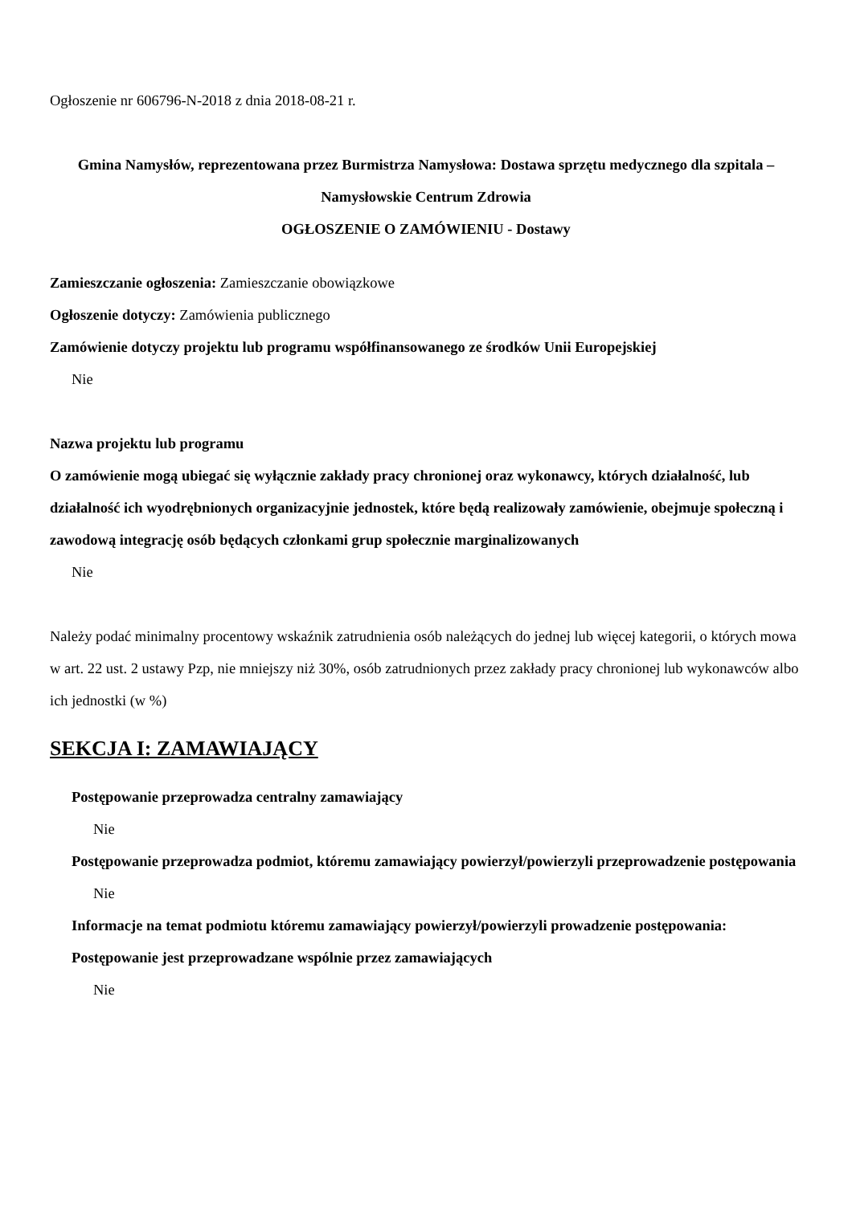Ogłoszenie nr 606796-N-2018 z dnia 2018-08-21 r.
Gmina Namysłów, reprezentowana przez Burmistrza Namysłowa: Dostawa sprzętu medycznego dla szpitala – Namysłowskie Centrum Zdrowia
OGŁOSZENIE O ZAMÓWIENIU - Dostawy
Zamieszczanie ogłoszenia: Zamieszczanie obowiązkowe
Ogłoszenie dotyczy: Zamówienia publicznego
Zamówienie dotyczy projektu lub programu współfinansowanego ze środków Unii Europejskiej
Nie
Nazwa projektu lub programu
O zamówienie mogą ubiegać się wyłącznie zakłady pracy chronionej oraz wykonawcy, których działalność, lub działalność ich wyodrębnionych organizacyjnie jednostek, które będą realizowały zamówienie, obejmuje społeczną i zawodową integrację osób będących członkami grup społecznie marginalizowanych
Nie
Należy podać minimalny procentowy wskaźnik zatrudnienia osób należących do jednej lub więcej kategorii, o których mowa w art. 22 ust. 2 ustawy Pzp, nie mniejszy niż 30%, osób zatrudnionych przez zakłady pracy chronionej lub wykonawców albo ich jednostki (w %)
SEKCJA I: ZAMAWIAJĄCY
Postępowanie przeprowadza centralny zamawiający
Nie
Postępowanie przeprowadza podmiot, któremu zamawiający powierzył/powierzyli przeprowadzenie postępowania
Nie
Informacje na temat podmiotu któremu zamawiający powierzył/powierzyli prowadzenie postępowania:
Postępowanie jest przeprowadzane wspólnie przez zamawiających
Nie